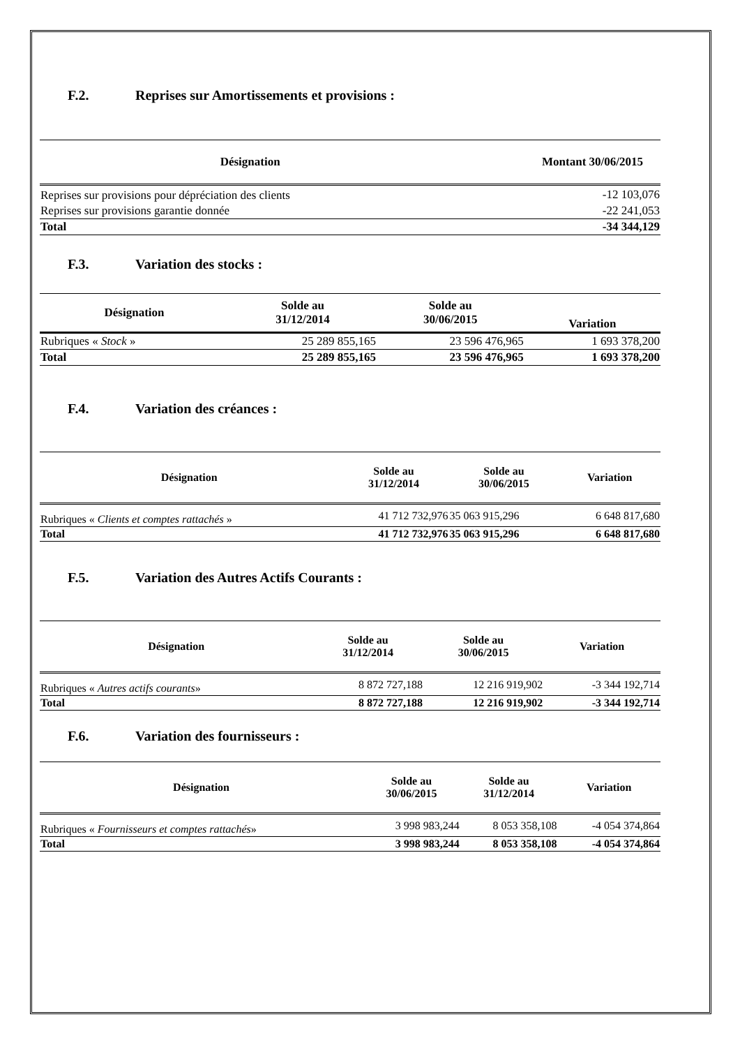F.2. Reprises sur Amortissements et provisions :
| Désignation | Montant 30/06/2015 |
| --- | --- |
| Reprises sur provisions pour dépréciation des clients | -12 103,076 |
| Reprises sur provisions garantie donnée | -22 241,053 |
| Total | -34 344,129 |
F.3. Variation des stocks :
| Désignation | Solde au 31/12/2014 | Solde au 30/06/2015 | Variation |
| --- | --- | --- | --- |
| Rubriques « Stock » | 25 289 855,165 | 23 596 476,965 | 1 693 378,200 |
| Total | 25 289 855,165 | 23 596 476,965 | 1 693 378,200 |
F.4. Variation des créances :
| Désignation | Solde au 31/12/2014 | Solde au 30/06/2015 | Variation |
| --- | --- | --- | --- |
| Rubriques « Clients et comptes rattachés » | 41 712 732,976 | 35 063 915,296 | 6 648 817,680 |
| Total | 41 712 732,976 | 35 063 915,296 | 6 648 817,680 |
F.5. Variation des Autres Actifs Courants :
| Désignation | Solde au 31/12/2014 | Solde au 30/06/2015 | Variation |
| --- | --- | --- | --- |
| Rubriques « Autres actifs courants » | 8 872 727,188 | 12 216 919,902 | -3 344 192,714 |
| Total | 8 872 727,188 | 12 216 919,902 | -3 344 192,714 |
F.6. Variation des fournisseurs :
| Désignation | Solde au 30/06/2015 | Solde au 31/12/2014 | Variation |
| --- | --- | --- | --- |
| Rubriques « Fournisseurs et comptes rattachés » | 3 998 983,244 | 8 053 358,108 | -4 054 374,864 |
| Total | 3 998 983,244 | 8 053 358,108 | -4 054 374,864 |